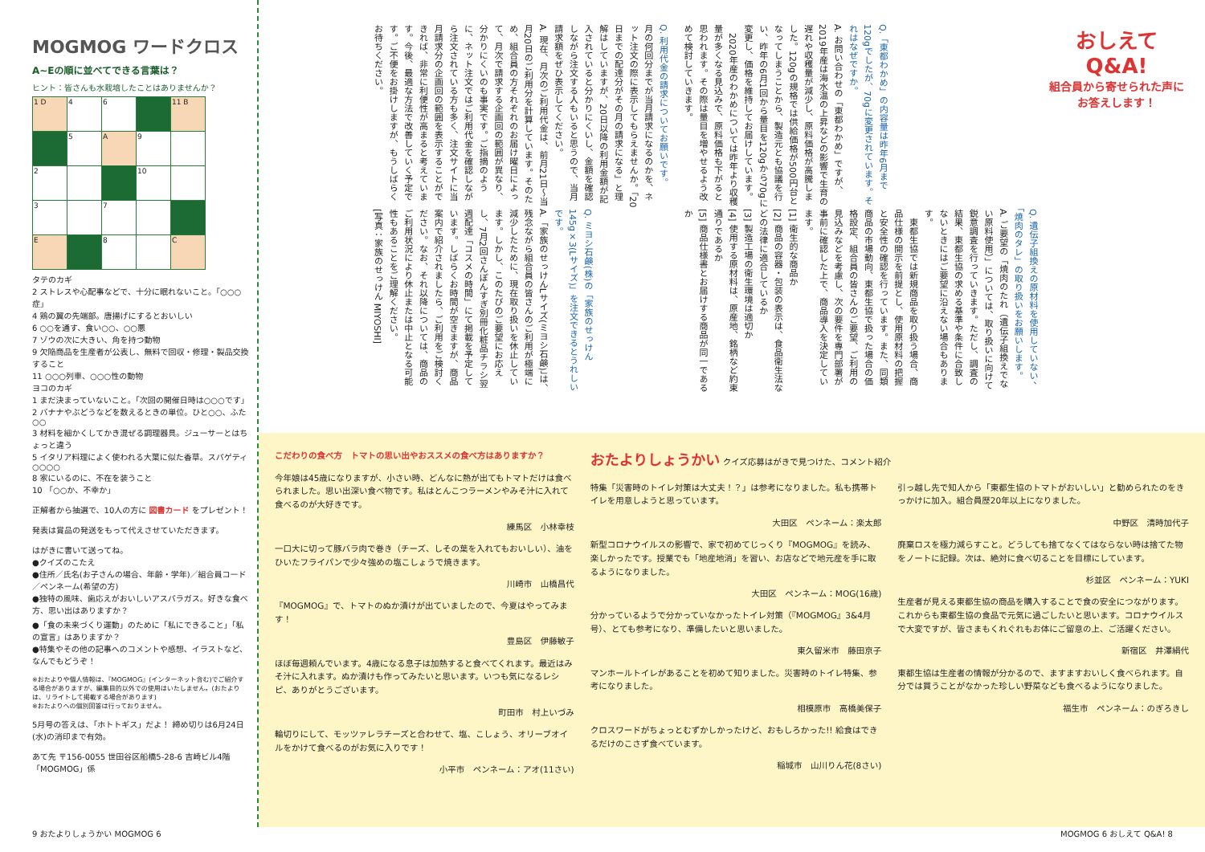MOGMOG ワードクロス
A~Eの順に並べてできる言葉は？
ヒント：皆さんも水栽培したことはありませんか？
| 1 D | 4 | 6 | | 11 B |
| | 5 | A | 9 | |
| 2 | | | 10 | |
| 3 | | 7 | | |
| E | | 8 | | C |
タテのカギ
2 ストレスや心配事などで、十分に眠れないこと。「○○○症」
4 鶏の翼の先端部。唐揚げにするとおいしい
6 ○○を通す、食い○○、○○悪
7 ゾウの次に大きい、角を持つ動物
9 欠陥商品を生産者が公表し、無料で回収・修理・製品交換すること
11 ○○○列車、○○○性の動物
ヨコのカギ
1 まだ決まっていないこと。「次回の開催日時は○○○です」
2 バナナやぶどうなどを数えるときの単位。ひと○○、ふた○○
3 材料を細かくしてかき混ぜる調理器具。ジューサーとはちょっと違う
5 イタリア料理によく使われる大葉に似た香草。スパゲティ○○○○
8 家にいるのに、不在を装うこと
10 「○○か、不幸か」
正解者から抽選で、10人の方に 図書カード をプレゼント！
発表は賞品の発送をもって代えさせていただきます。
はがきに書いて送ってね。
●クイズのこたえ
●住所／氏名(お子さんの場合、年齢・学年)／組合員コード／ペンネーム(希望の方)
●独特の風味、歯応えがおいしいアスパラガス。好きな食べ方、思い出はありますか？
●「食の未来づくり運動」のために「私にできること」「私の宣言」はありますか？
●特集やその他の記事へのコメントや感想、イラストなど、なんでもどうぞ！
※おたよりや個人情報は、『MOGMOG』(インターネット含む)でご紹介する場合がありますが、編集目的以外での使用はいたしません。(おたよりは、リライトして掲載する場合があります)
※おたよりへの個別回答は行っておりません。
5月号の答えは、「ホトトギス」だよ！ 締め切りは6月24日(水)の消印まで有効。
あて先 〒156-0055 世田谷区船橋5-28-6 吉崎ビル4階 「MOGMOG」係
おしえて Q&A!
組合員から寄せられた声にお答えします！
Q.「東都わかめ」の内容量は昨年6月まで120gでしたが、70gに変更されています。それはなぜですか。
A. お問い合わせの「東都わかめ」ですが、2019年産は海水温の上昇などの影響で生育の遅れや収穫量が減少し、原料価格が高騰しました。120gの規格では供給価格が500円台となってしまうことから、製造元とも協議を行い、昨年の6月1回から量目を120gから70gに変更し、価格を維持してお届けしています。
　2020年産のわかめについては昨年より収穫量が多くなる見込みで、原料価格も下がると思われます。その際は量目を増やせるよう改めて検討していきます。
Q. 遺伝子組換えの原材料を使用していない、「焼肉のタレ」の取り扱いをお願いします。
A. ご要望の「焼肉のたれ（遺伝子組換えでない原料使用）」については、取り扱いに向けて鋭意調査を行っていきます。ただし、調査の結果、東都生協の求める基準や条件に合致しないときにはご要望に沿えない場合もあります。
　東都生協では新規商品を取り扱う場合、商品仕様の開示を前提とし、使用原材料の把握と安全性の確認を行っています。また、同類商品の市場動向、東都生協で扱った場合の価格設定、組合員の皆さんのご要望、ご利用の見込みなどを考慮し、次の要件を専門部署が事前に確認した上で、商品導入を決定しています。
[1] 衛生的な商品か
[2] 商品の容器・包装の表示は、食品衛生法などの法律に適合しているか
[3] 製造工場の衛生環境は適切か
[4] 使用する原材料は、原産地、銘柄など約束通りであるか
[5] 商品仕様書とお届けする商品が同一であるか
Q. 利用代金の請求についてお願いです。
月の何回分までが当月請求になるのかを、ネット注文の際に表示してもらえませんか。「20日までの配達分がその月の請求になる」と理解はしていますが、20日以降の利用金額が記入されていると分かりにくいし、金額を確認しながら注文する人もいると思うので、当月請求額をぜひ表示してください。
A. 現在、月次のご利用代金は、前月21日～当月20日のご利用分を計算しています。そのため、組合員の方それぞれのお届け曜日によって、月次で請求する企画回の範囲が異なり、分かりにくいのも事実です。ご指摘のように、ネット注文ではご利用代金を確認しながら注文されている方も多く、注文サイトに当月請求分の企画回の範囲を表示することができれば、非常に利便性が高まると考えています。今後、最適な方法で改善していく予定です。ご不便をお掛けしますが、もうしばらくお待ちください。
Q. ミヨシ石鹸(株)の「家族のせっけん145g×3(Lサイズ)」を注文できるとうれしいです。
A.「家族のせっけんLサイズ(ミヨシ石鹸)」は、残念ながら組合員の皆さんのご利用が極端に減少したために、現在取り扱いを休止しています。しかし、このたびのご要望にお応えし、7月2回さんぽんすぎ別冊化粧品チラシ翌週配達「コスメの時間」にて掲載を予定しています。しばらくお時間が空きますが、商品案内で紹介されましたら、ご利用をご検討ください。なお、それ以降については、商品のご利用状況により休止または中止となる可能性もあることをご理解ください。
[写真：家族のせっけん MIYOSHI]
こだわりの食べ方　トマトの思い出やおススメの食べ方はありますか？
今年娘は45歳になりますが、小さい時、どんなに熱が出てもトマトだけは食べられました。思い出深い食べ物です。私はとんこつラーメンやみそ汁に入れて食べるのが大好きです。
練馬区　小林幸枝
一口大に切って豚バラ肉で巻き（チーズ、しその葉を入れてもおいしい）、油をひいたフライパンで少々強めの塩こしょうで焼きます。
川崎市　山橋昌代
『MOGMOG』で、トマトのぬか漬けが出ていましたので、今夏はやってみます！
豊島区　伊藤敏子
ほぼ毎週頼んでいます。4歳になる息子は加熱すると食べてくれます。最近はみそ汁に入れます。ぬか漬けも作ってみたいと思います。いつも気になるレシピ、ありがとうございます。
町田市　村上いづみ
輪切りにして、モッツァレラチーズと合わせて、塩、こしょう、オリーブオイルをかけて食べるのがお気に入りです！
小平市　ペンネーム：アオ(11さい)
おたよりしょうかい クイズ応募はがきで見つけた、コメント紹介
特集「災害時のトイレ対策は大丈夫！？」は参考になりました。私も携帯トイレを用意しようと思っています。
大田区　ペンネーム：楽太郎
新型コロナウイルスの影響で、家で初めてじっくり『MOGMOG』を読み、楽しかったです。授業でも「地産地消」を習い、お店などで地元産を手に取るようになりました。
大田区　ペンネーム：MOG(16歳)
分かっているようで分かっていなかったトイレ対策（『MOGMOG』3&4月号）、とても参考になり、準備したいと思いました。
東久留米市　藤田京子
マンホールトイレがあることを初めて知りました。災害時のトイレ特集、参考になりました。
相模原市　高橋美保子
クロスワードがちょっとむずかしかったけど、おもしろかった!! 給食はできるだけのこさず食べています。
稲城市　山川りん花(8さい)
引っ越し先で知人から「東都生協のトマトがおいしい」と勧められたのをきっかけに加入。組合員歴20年以上になりました。
中野区　清時加代子
廃棄ロスを極力減らすこと。どうしても捨てなくてはならない時は捨てた物をノートに記録。次は、絶対に食べ切ることを目標にしています。
杉並区　ペンネーム：YUKI
生産者が見える東都生協の商品を購入することで食の安全につながります。これからも東都生協の食品で元気に過ごしたいと思います。コロナウイルスで大変ですが、皆さまもくれぐれもお体にご留意の上、ご活躍ください。
新宿区　井澤絹代
東都生協は生産者の情報が分かるので、ますますおいしく食べられます。自分では買うことがなかった珍しい野菜なども食べるようになりました。
福生市　ペンネーム：のぎろきし
9 おたよりしょうかい MOGMOG 6 MOGMOG 6 おしえて Q&A! 8